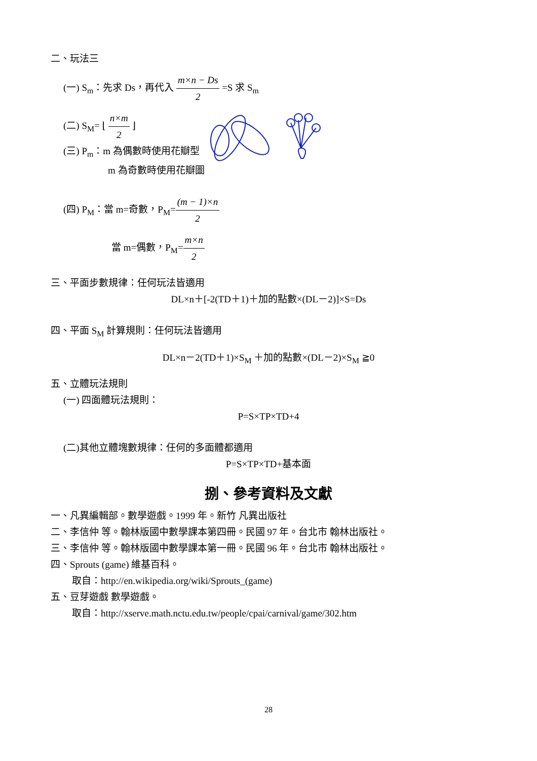二、玩法三
(一) S<sub>m</sub>：先求 Ds，再代入 m×n − Ds 2 =S 求 S<sub>m</sub>
(二) S<sub>M</sub>= ⌊ n×m 2 ⌋
(三) P<sub>m</sub>：m 為偶數時使用花瓣型
m 為奇數時使用花瓣圖
(四) P<sub>M</sub>：當 m=奇數，P<sub>M</sub>=(m − 1)×n 2
當 m=偶數，P<sub>M</sub>=m×n 2
三、平面步數規律：任何玩法皆適用
DL×n＋[-2(TD＋1)＋加的點數×(DL－2)]×S=Ds
四、平面 S<sub>M</sub> 計算規則：任何玩法皆適用
DL×n－2(TD＋1)×S<sub>M</sub> ＋加的點數×(DL－2)×S<sub>M</sub> ≧0
五、立體玩法規則
(一) 四面體玩法規則：
P=S×TP×TD+4
(二)其他立體塊數規律：任何的多面體都適用
P=S×TP×TD+基本面
捌、參考資料及文獻
一、凡異編輯部。數學遊戲。1999 年。新竹 凡異出版社
二、李信仲 等。翰林版國中數學課本第四冊。民國 97 年。台北市 翰林出版社。
三、李信仲 等。翰林版國中數學課本第一冊。民國 96 年。台北市 翰林出版社。
四、Sprouts (game) 維基百科。
取自：http://en.wikipedia.org/wiki/Sprouts_(game)
五、豆芽遊戲 數學遊戲。
取自：http://xserve.math.nctu.edu.tw/people/cpai/carnival/game/302.htm
28